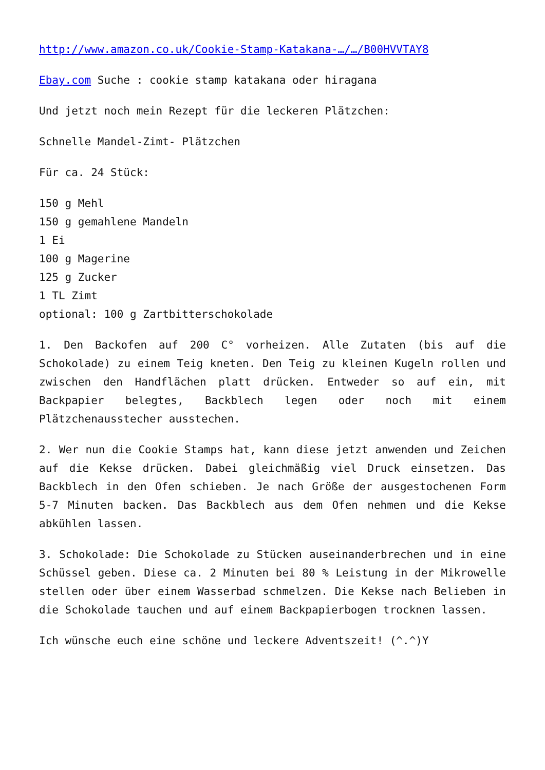http://www.amazon.co.uk/Cookie-Stamp-Katakana-…/…/B00HVVTAY8
Ebay.com Suche : cookie stamp katakana oder hiragana
Und jetzt noch mein Rezept für die leckeren Plätzchen:
Schnelle Mandel-Zimt- Plätzchen
Für ca. 24 Stück:
150 g Mehl
150 g gemahlene Mandeln
1 Ei
100 g Magerine
125 g Zucker
1 TL Zimt
optional: 100 g Zartbitterschokolade
1. Den Backofen auf 200 C° vorheizen. Alle Zutaten (bis auf die Schokolade) zu einem Teig kneten. Den Teig zu kleinen Kugeln rollen und zwischen den Handflächen platt drücken. Entweder so auf ein, mit Backpapier belegtes, Backblech legen oder noch mit einem Plätzchenausstecher ausstechen.
2. Wer nun die Cookie Stamps hat, kann diese jetzt anwenden und Zeichen auf die Kekse drücken. Dabei gleichmäßig viel Druck einsetzen. Das Backblech in den Ofen schieben. Je nach Größe der ausgestochenen Form 5-7 Minuten backen. Das Backblech aus dem Ofen nehmen und die Kekse abkühlen lassen.
3. Schokolade: Die Schokolade zu Stücken auseinanderbrechen und in eine Schüssel geben. Diese ca. 2 Minuten bei 80 % Leistung in der Mikrowelle stellen oder über einem Wasserbad schmelzen. Die Kekse nach Belieben in die Schokolade tauchen und auf einem Backpapierbogen trocknen lassen.
Ich wünsche euch eine schöne und leckere Adventszeit! (^.^)Y